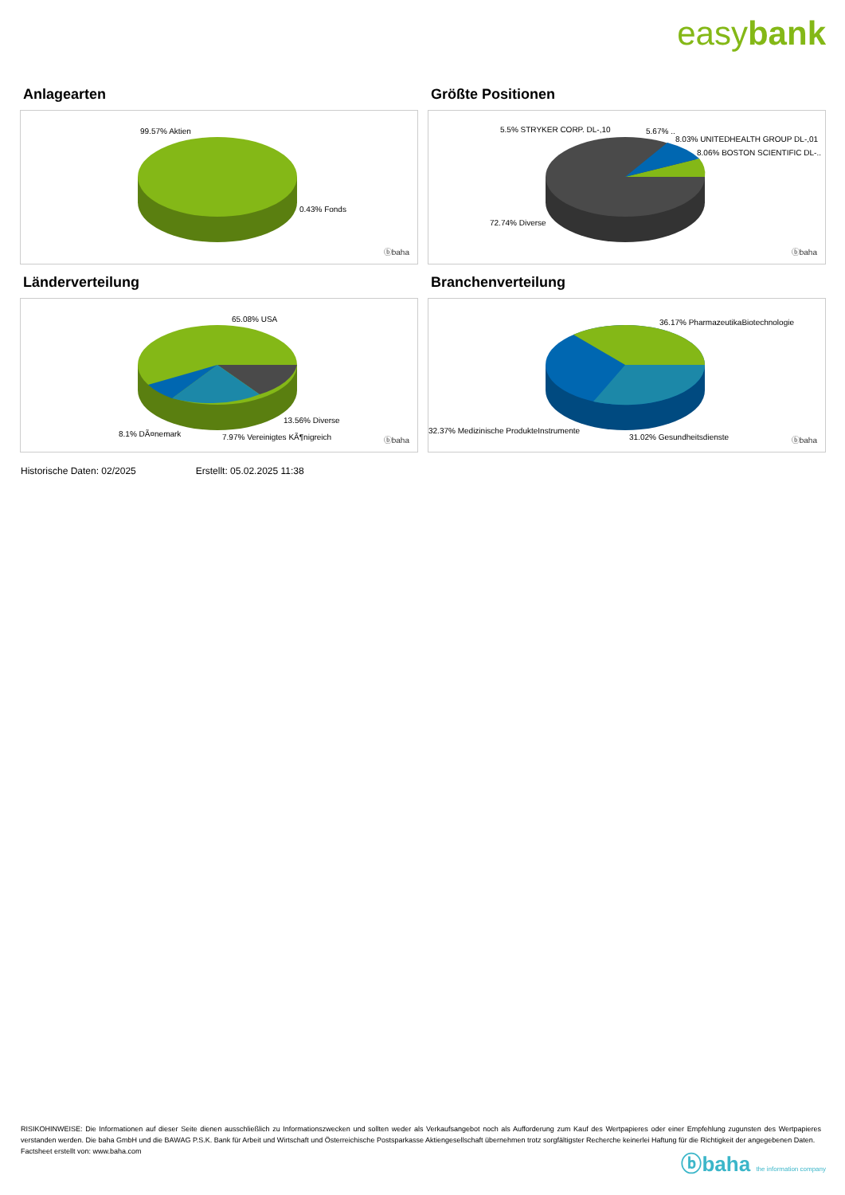easybank
Anlagearten
99.57% Aktien
0.43% Fonds
ⓑbaha
Größte Positionen
5.5% STRYKER CORP. DL-,10 5.67% ..
8.03% UNITEDHEALTH GROUP DL-,01
8.06% BOSTON SCIENTIFIC DL-..
72.74% Diverse
ⓑbaha
Länderverteilung
65.08% USA
13.56% Diverse
8.1% DÃ¤nemark 7.97% Vereinigtes KÃ¶nigreich ⓑbaha
Branchenverteilung
36.17% PharmazeutikaBiotechnologie
32.37% Medizinische ProdukteInstrumente
31.02% Gesundheitsdienste ⓑbaha
Historische Daten: 02/2025 Erstellt: 05.02.2025 11:38
RISIKOHINWEISE: Die Informationen auf dieser Seite dienen ausschließlich zu Informationszwecken und sollten weder als Verkaufsangebot noch als Aufforderung zum Kauf des Wertpapieres oder einer Empfehlung zugunsten des Wertpapieres verstanden werden. Die baha GmbH und die BAWAG P.S.K. Bank für Arbeit und Wirtschaft und Österreichische Postsparkasse Aktiengesellschaft übernehmen trotz sorgfältigster Recherche keinerlei Haftung für die Richtigkeit der angegebenen Daten.
Factsheet erstellt von: www.baha.com
ⓑbaha the information company